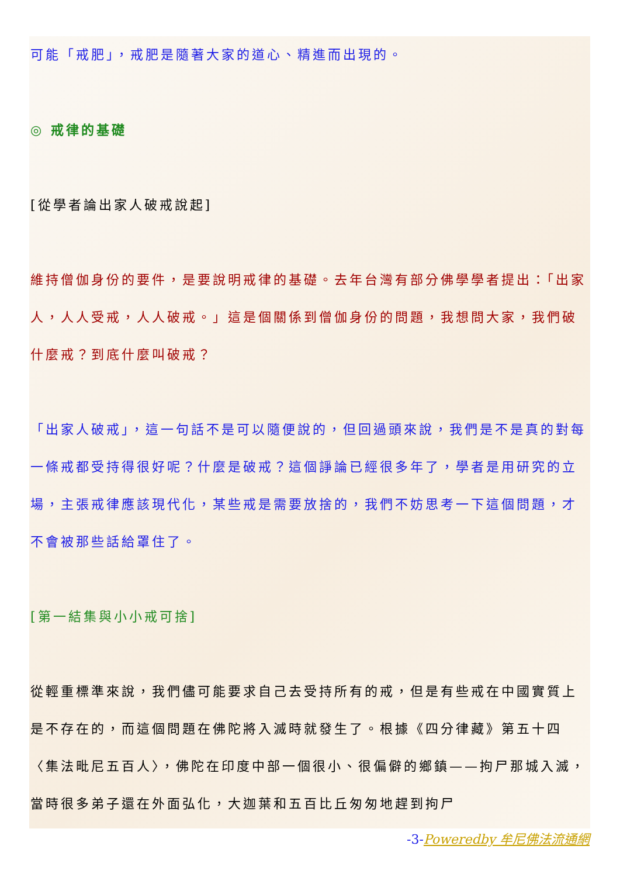可能「戒肥」，戒肥是隨著大家的道心、精進而出現的。
◎ 戒律的基礎
[從學者論出家人破戒說起]
維持僧伽身份的要件，是要說明戒律的基礎。去年台灣有部分佛學學者提出：「出家人，人人受戒，人人破戒。」這是個關係到僧伽身份的問題，我想問大家，我們破什麼戒？到底什麼叫破戒？
「出家人破戒」，這一句話不是可以隨便說的，但回過頭來說，我們是不是真的對每一條戒都受持得很好呢？什麼是破戒？這個諍論已經很多年了，學者是用研究的立場，主張戒律應該現代化，某些戒是需要放捨的，我們不妨思考一下這個問題，才不會被那些話給罩住了。
[第一結集與小小戒可捨]
從輕重標準來說，我們儘可能要求自己去受持所有的戒，但是有些戒在中國實質上是不存在的，而這個問題在佛陀將入滅時就發生了。根據《四分律藏》第五十四〈集法毗尼五百人〉，佛陀在印度中部一個很小、很偏僻的鄉鎮——拘尸那城入滅，當時很多弟子還在外面弘化，大迦葉和五百比丘匆匆地趕到拘尸
-3-Poweredby 牟尼佛法流通網